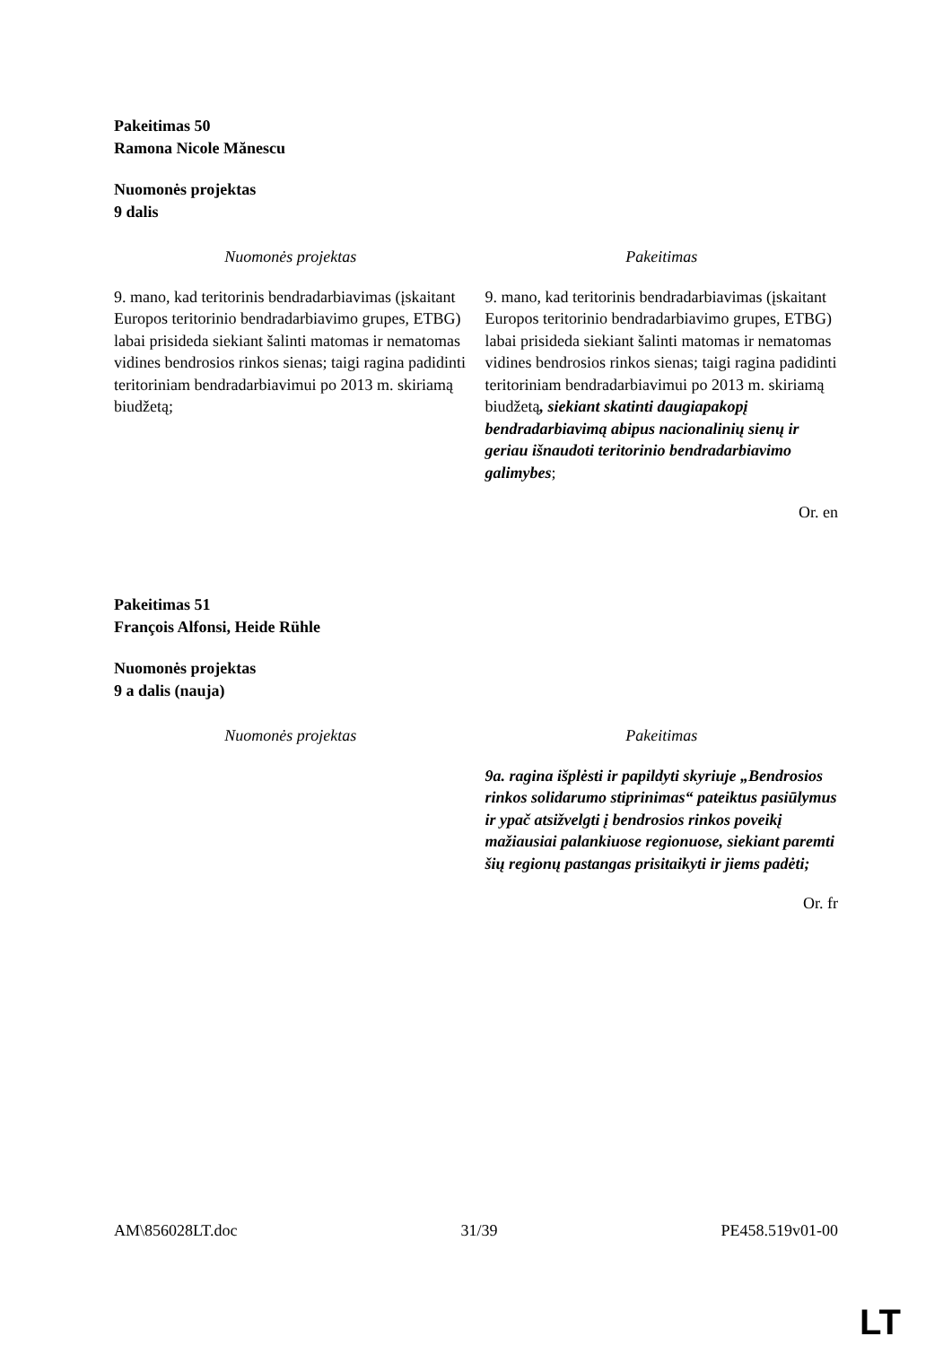Pakeitimas 50
Ramona Nicole Mănescu
Nuomonės projektas
9 dalis
| Nuomonės projektas | | Pakeitimas |
| --- | --- | --- |
| 9. mano, kad teritorinis bendradarbiavimas (įskaitant Europos teritorinio bendradarbiavimo grupes, ETBG) labai prisideda siekiant šalinti matomas ir nematomas vidines bendrosios rinkos sienas; taigi ragina padidinti teritoriniam bendradarbiavimui po 2013 m. skiriamą biudžetą; | | 9. mano, kad teritorinis bendradarbiavimas (įskaitant Europos teritorinio bendradarbiavimo grupes, ETBG) labai prisideda siekiant šalinti matomas ir nematomas vidines bendrosios rinkos sienas; taigi ragina padidinti teritoriniam bendradarbiavimui po 2013 m. skiriamą biudžetą , siekiant skatinti daugiapakopį bendradarbiavimą abipus nacionalinių sienų ir geriau išnaudoti teritorinio bendradarbiavimo galimybes ; |
Or. en
Pakeitimas 51
François Alfonsi, Heide Rühle
Nuomonės projektas
9 a dalis (nauja)
| Nuomonės projektas | | Pakeitimas |
| --- | --- | --- |
| | | 9a. ragina išplėsti ir papildyti skyriuje „Bendrosios rinkos solidarumo stiprinimas“ pateiktus pasiūlymus ir ypač atsižvelgti į bendrosios rinkos poveikį mažiausiai palankiuose regionuose, siekiant paremti šių regionų pastangas prisitaikyti ir jiems padėti; |
Or. fr
AM\856028LT.doc 31/39 PE458.519v01-00
LT